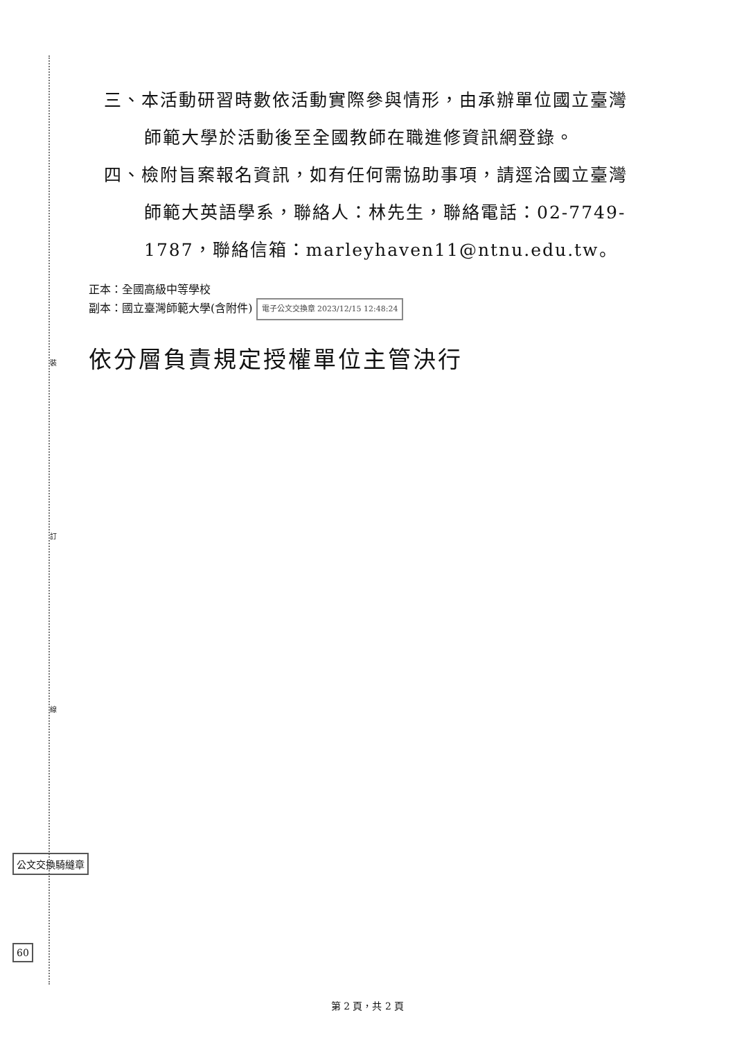裝
訂
線
三、本活動研習時數依活動實際參與情形，由承辦單位國立臺灣師範大學於活動後至全國教師在職進修資訊網登錄。
四、檢附旨案報名資訊，如有任何需協助事項，請逕洽國立臺灣師範大英語學系，聯絡人：林先生，聯絡電話：02-7749-1787，聯絡信箱：marleyhaven11@ntnu.edu.tw。
正本：全國高級中等學校
副本：國立臺灣師範大學(含附件) 電子公文交換章 2023/12/15 12:48:24
依分層負責規定授權單位主管決行
公文交換騎縫章
60
第 2 頁，共 2 頁